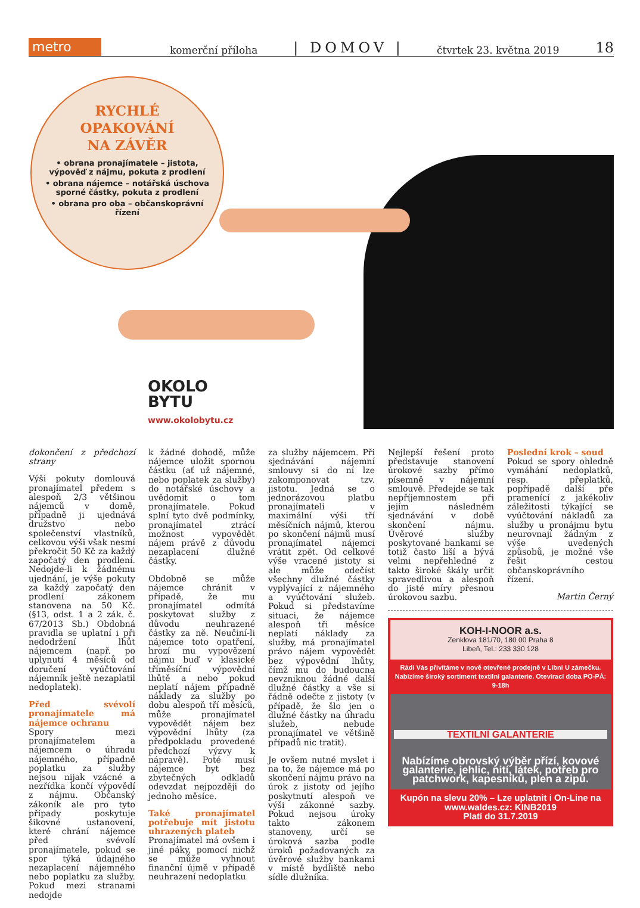metro
komerční příloha | DOMOV | čtvrtek 23. května 2019 18
RYCHLÉ
OPAKOVÁNÍ
NA ZÁVĚR
• obrana pronajímatele – jistota, výpověď z nájmu, pokuta z prodlení
• obrana nájemce – notářská úschova sporné částky, pokuta z prodlení
• obrana pro oba – občanskoprávní řízení
OKOLO
BYTU
www.okolobytu.cz
dokončení z předchozí strany
Výši pokuty domlouvá pronajímatel předem s alespoň 2/3 většinou nájemců v domě, případně ji ujednává družstvo nebo společenství vlastníků, celkovou výši však nesmí překročit 50 Kč za každý započatý den prodlení. Nedojde-li k žádnému ujednání, je výše pokuty za každý započatý den prodlení zákonem stanovena na 50 Kč. (§13, odst. 1 a 2 zák. č. 67/2013 Sb.) Obdobná pravidla se uplatní i při nedodržení lhůt nájemcem (např. po uplynutí 4 měsíců od doručení vyúčtování nájemník ještě nezaplatil nedoplatek).
Před svévolí pronajímatele má nájemce ochranu
Spory mezi pronajímatelem a nájemcem o úhradu nájemného, případně poplatku za služby nejsou nijak vzácné a nezřídka končí výpovědí z nájmu. Občanský zákoník ale pro tyto případy poskytuje šikovné ustanovení, které chrání nájemce před svévolí pronajímatele, pokud se spor týká údajného nezaplacení nájemného nebo poplatku za služby. Pokud mezi stranami nedojde
k žádné dohodě, může nájemce uložit spornou částku (ať už nájemné, nebo poplatek za služby) do notářské úschovy a uvědomit o tom pronajímatele. Pokud splní tyto dvě podmínky, pronajímatel ztrácí možnost vypovědět nájem právě z důvodu nezaplacení dlužné částky.
Obdobně se může nájemce chránit v případě, že mu pronajímatel odmítá poskytovat služby z důvodu neuhrazené částky za ně. Neučiní-li nájemce toto opatření, hrozí mu vypovězení nájmu buď v klasické tříměsíční výpovědní lhůtě a nebo pokud neplatí nájem případně náklady za služby po dobu alespoň tří měsíců, může pronajímatel vypovědět nájem bez výpovědní lhůty (za předpokladu provedené předchozí výzvy k nápravě). Poté musí nájemce byt bez zbytečných odkladů odevzdat nejpozději do jednoho měsíce.
Také pronajímatel potřebuje mít jistotu uhrazených plateb
Pronajímatel má ovšem i jiné páky, pomocí nichž se může vyhnout finanční újmě v případě neuhrazení nedoplatku
za služby nájemcem. Při sjednávání nájemní smlouvy si do ní lze zakomponovat tzv. jistotu. Jedná se o jednorázovou platbu pronajímateli v maximální výši tří měsíčních nájmů, kterou po skončení nájmů musí pronajímatel nájemci vrátit zpět. Od celkové výše vracené jistoty si ale může odečíst všechny dlužné částky vyplývající z nájemného a vyúčtování služeb. Pokud si představíme situaci, že nájemce alespoň tři měsíce neplatí náklady za služby, má pronajímatel právo nájem vypovědět bez výpovědní lhůty, čímž mu do budoucna nevzniknou žádné další dlužné částky a vše si řádně odečte z jistoty (v případě, že šlo jen o dlužné částky na úhradu služeb, nebude pronajímatel ve většině případů nic tratit).
Je ovšem nutné myslet i na to, že nájemce má po skončení nájmu právo na úrok z jistoty od jejího poskytnutí alespoň ve výši zákonné sazby. Pokud nejsou úroky takto zákonem stanoveny, určí se úroková sazba podle úroků požadovaných za úvěrové služby bankami v místě bydliště nebo sídle dlužníka.
Nejlepší řešení proto představuje stanovení úrokové sazby přímo písemně v nájemní smlouvě. Předejde se tak nepříjemnostem při jejím následném sjednávání v době skončení nájmu. Úvěrové služby poskytované bankami se totiž často liší a bývá velmi nepřehledné z takto široké škály určit spravedlivou a alespoň do jisté míry přesnou úrokovou sazbu.
Poslední krok – soud
Pokud se spory ohledně vymáhání nedoplatků, resp. přeplatků, popřípadě další pře pramenící z jakékoliv záležitosti týkající se vyúčtování nákladů za služby u pronájmu bytu neurovnají žádným z výše uvedených způsobů, je možné vše řešit cestou občanskoprávního řízení.
Martin Černý
KOH-I-NOOR a.s.
Zenklova 181/70, 180 00 Praha 8
Libeň, Tel.: 233 330 128
Rádi Vás přivítáme v nově otevřené prodejně v Libni U zámečku. Nabízíme široký sortiment textilní galanterie. Otevírací doba PO-PÁ: 9-18h
TEXTILNÍ GALANTERIE
Nabízíme obrovský výběr přízí, kovové galanterie, jehlic, nití, látek, potřeb pro patchwork, kapesníků, plen a zipů.
Kupón na slevu 20% – Lze uplatnit i On-Line na www.waldes.cz: KINB2019
Platí do 31.7.2019